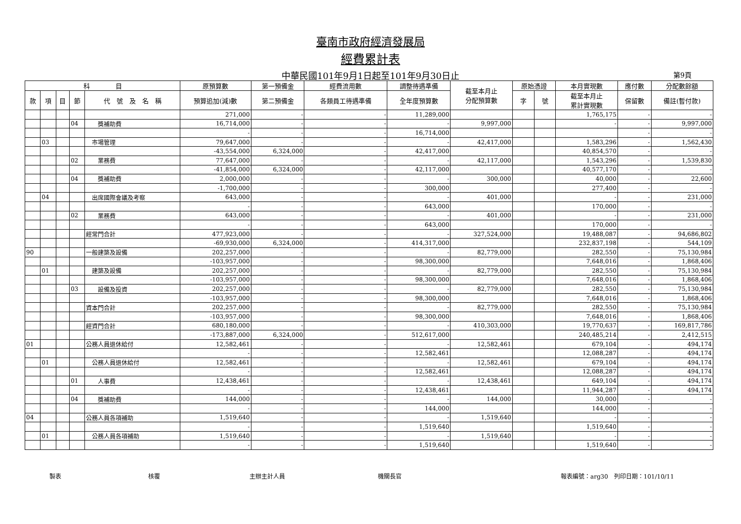臺南市政府經濟發展局
經費累計表
中華民國101年9月1日起至101年9月30日止 第9頁
| 科 目 | | | | | 原預算數 | 第一預備金 | 經費流用數 | 調整待遇準備 | 截至本月止 分配預算數 | 原始憑證 | | 本月實現數 | 應付數 | 分配數餘額 |
| --- | --- | --- | --- | --- | --- | --- | --- | --- | --- | --- | --- | --- | --- | --- |
| 款 | 項 | 目 | 節 | 代 號 及 名 稱 | 預算追加(減)數 | 第二預備金 | 各類員工待遇準備 | 全年度預算數 | | 字 | 號 | 截至本月止 累計實現數 | 保留數 | 備註(暫付款) |
| | | | | | 271,000 | - | - | 11,289,000 | | | | 1,765,175 | - | - |
| | | | 04 | 獎補助費 | 16,714,000 | - | - | - | 9,997,000 | | | - | - | 9,997,000 |
| | | | | | - | - | - | 16,714,000 | | | | | - | - |
| | 03 | | | 市場管理 | 79,647,000 | - | - | - | 42,417,000 | | | 1,583,296 | - | 1,562,430 |
| | | | | | -43,554,000 | 6,324,000 | - | 42,417,000 | | | | 40,854,570 | - | - |
| | | | 02 | 業務費 | 77,647,000 | - | - | - | 42,117,000 | | | 1,543,296 | - | 1,539,830 |
| | | | | | -41,854,000 | 6,324,000 | - | 42,117,000 | | | | 40,577,170 | - | - |
| | | | 04 | 獎補助費 | 2,000,000 | - | - | - | 300,000 | | | 40,000 | - | 22,600 |
| | | | | | -1,700,000 | - | - | 300,000 | | | | 277,400 | - | - |
| | 04 | | | 出席國際會議及考察 | 643,000 | - | - | - | 401,000 | | | - | - | 231,000 |
| | | | | | - | - | - | 643,000 | | | | 170,000 | - | - |
| | | | 02 | 業務費 | 643,000 | - | - | - | 401,000 | | | - | - | 231,000 |
| | | | | | - | - | - | 643,000 | | | | 170,000 | - | - |
| | | | | 經常門合計 | 477,923,000 | - | - | - | 327,524,000 | | | 19,488,087 | - | 94,686,802 |
| | | | | | -69,930,000 | 6,324,000 | - | 414,317,000 | | | | 232,837,198 | - | 544,109 |
| 90 | | | | 一般建築及設備 | 202,257,000 | - | - | - | 82,779,000 | | | 282,550 | - | 75,130,984 |
| | | | | | -103,957,000 | - | - | 98,300,000 | | | | 7,648,016 | - | 1,868,406 |
| | 01 | | | 建築及設備 | 202,257,000 | - | - | - | 82,779,000 | | | 282,550 | - | 75,130,984 |
| | | | | | -103,957,000 | - | - | 98,300,000 | | | | 7,648,016 | - | 1,868,406 |
| | | | 03 | 設備及投資 | 202,257,000 | - | - | - | 82,779,000 | | | 282,550 | - | 75,130,984 |
| | | | | | -103,957,000 | - | - | 98,300,000 | | | | 7,648,016 | - | 1,868,406 |
| | | | | 資本門合計 | 202,257,000 | - | - | - | 82,779,000 | | | 282,550 | - | 75,130,984 |
| | | | | | -103,957,000 | - | - | 98,300,000 | | | | 7,648,016 | - | 1,868,406 |
| | | | | 經資門合計 | 680,180,000 | - | - | - | 410,303,000 | | | 19,770,637 | - | 169,817,786 |
| | | | | | -173,887,000 | 6,324,000 | - | 512,617,000 | | | | 240,485,214 | - | 2,412,515 |
| 01 | | | | 公務人員退休給付 | 12,582,461 | - | - | - | 12,582,461 | | | 679,104 | - | 494,174 |
| | | | | | - | - | - | 12,582,461 | | | | 12,088,287 | - | 494,174 |
| | 01 | | | 公務人員退休給付 | 12,582,461 | - | - | - | 12,582,461 | | | 679,104 | - | 494,174 |
| | | | | | - | - | - | 12,582,461 | | | | 12,088,287 | - | 494,174 |
| | | | 01 | 人事費 | 12,438,461 | - | - | - | 12,438,461 | | | 649,104 | - | 494,174 |
| | | | | | - | - | - | 12,438,461 | | | | 11,944,287 | - | 494,174 |
| | | | 04 | 獎補助費 | 144,000 | - | - | - | 144,000 | | | 30,000 | - | - |
| | | | | | - | - | - | 144,000 | | | | 144,000 | - | - |
| 04 | | | | 公務人員各項補助 | 1,519,640 | - | - | - | 1,519,640 | | | - | - | - |
| | | | | | - | - | - | 1,519,640 | | | | 1,519,640 | - | - |
| | 01 | | | 公務人員各項補助 | 1,519,640 | - | - | - | 1,519,640 | | | - | - | - |
| | | | | | - | - | - | 1,519,640 | | | | 1,519,640 | - | - |
製表 核覆 主辦主計人員 機關長官 報表編號：arg30　列印日期：101/10/11